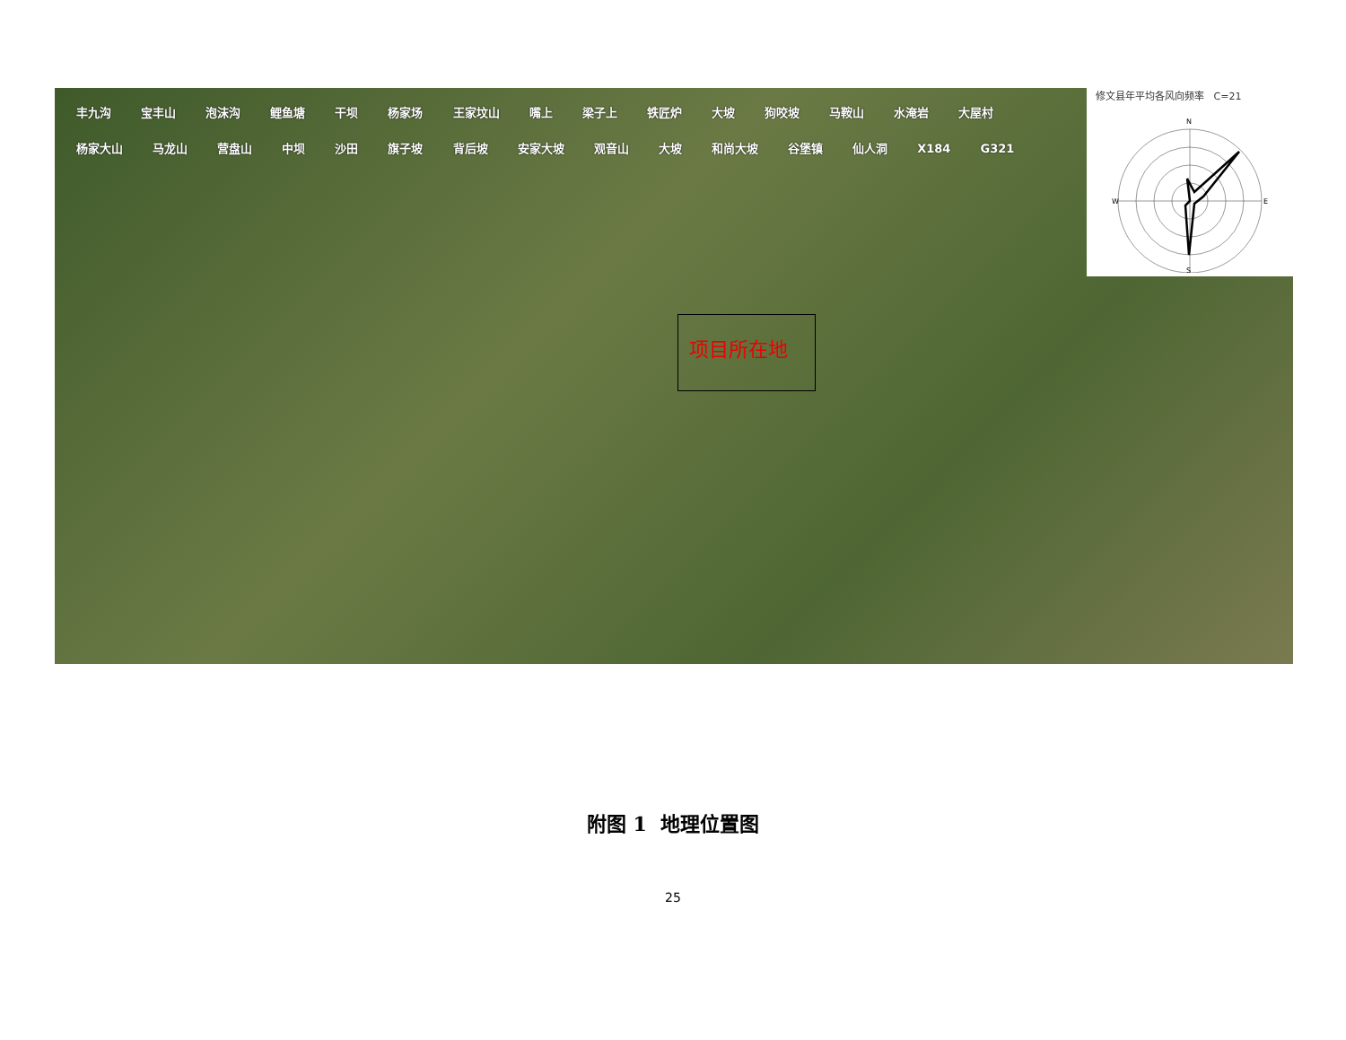丰九沟 宝丰山 泡沫沟 鲤鱼塘 干坝 杨家场 王家坟山 嘴上 梁子上 铁匠炉 大坡 狗咬坡 马鞍山 水淹岩 大屋村 杨家大山 马龙山 营盘山 中坝 沙田 旗子坡 背后坡 安家大坡 观音山 大坡 和尚大坡 谷堡镇 仙人洞 X184 G321
项目所在地
修文县年平均各风向频率 C=21
N
S
W
E
附图 1 地理位置图
25